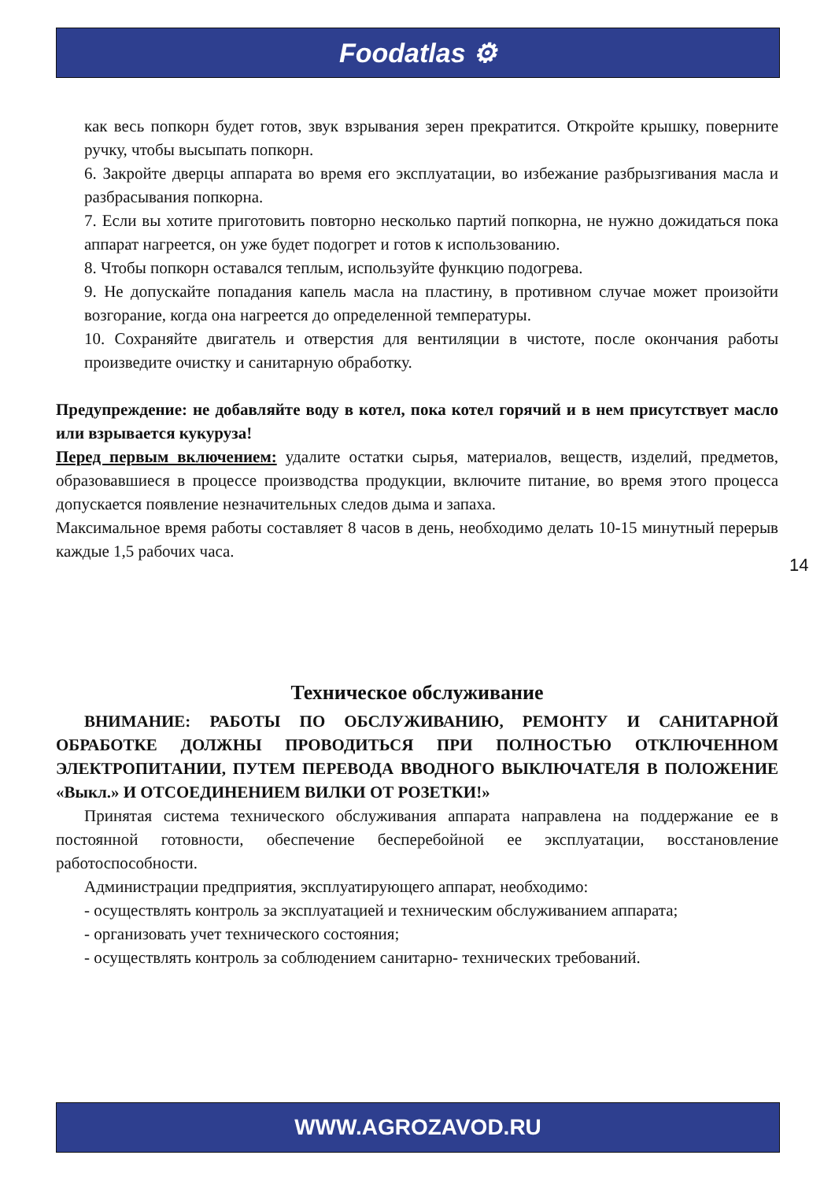Foodatlas ⚙
как весь попкорн будет готов, звук взрывания зерен прекратится. Откройте крышку, поверните ручку, чтобы высыпать попкорн.
6. Закройте дверцы аппарата во время его эксплуатации, во избежание разбрызгивания масла и разбрасывания попкорна.
7. Если вы хотите приготовить повторно несколько партий попкорна, не нужно дожидаться пока аппарат нагреется, он уже будет подогрет и готов к использованию.
8. Чтобы попкорн оставался теплым, используйте функцию подогрева.
9. Не допускайте попадания капель масла на пластину, в противном случае может произойти возгорание, когда она нагреется до определенной температуры.
10. Сохраняйте двигатель и отверстия для вентиляции в чистоте, после окончания работы произведите очистку и санитарную обработку.
Предупреждение: не добавляйте воду в котел, пока котел горячий и в нем присутствует масло или взрывается кукуруза!
Перед первым включением: удалите остатки сырья, материалов, веществ, изделий, предметов, образовавшиеся в процессе производства продукции, включите питание, во время этого процесса допускается появление незначительных следов дыма и запаха.
Максимальное время работы составляет 8 часов в день, необходимо делать 10-15 минутный перерыв каждые 1,5 рабочих часа.
Техническое обслуживание
ВНИМАНИЕ: РАБОТЫ ПО ОБСЛУЖИВАНИЮ, РЕМОНТУ И САНИТАРНОЙ ОБРАБОТКЕ ДОЛЖНЫ ПРОВОДИТЬСЯ ПРИ ПОЛНОСТЬЮ ОТКЛЮЧЕННОМ ЭЛЕКТРОПИТАНИИ, ПУТЕМ ПЕРЕВОДА ВВОДНОГО ВЫКЛЮЧАТЕЛЯ В ПОЛОЖЕНИЕ «Выкл.» И ОТСОЕДИНЕНИЕМ ВИЛКИ ОТ РОЗЕТКИ!»
Принятая система технического обслуживания аппарата направлена на поддержание ее в постоянной готовности, обеспечение бесперебойной ее эксплуатации, восстановление работоспособности.
Администрации предприятия, эксплуатирующего аппарат, необходимо:
- осуществлять контроль за эксплуатацией и техническим обслуживанием аппарата;
- организовать учет технического состояния;
- осуществлять контроль за соблюдением санитарно- технических требований.
14
WWW.AGROZAVOD.RU